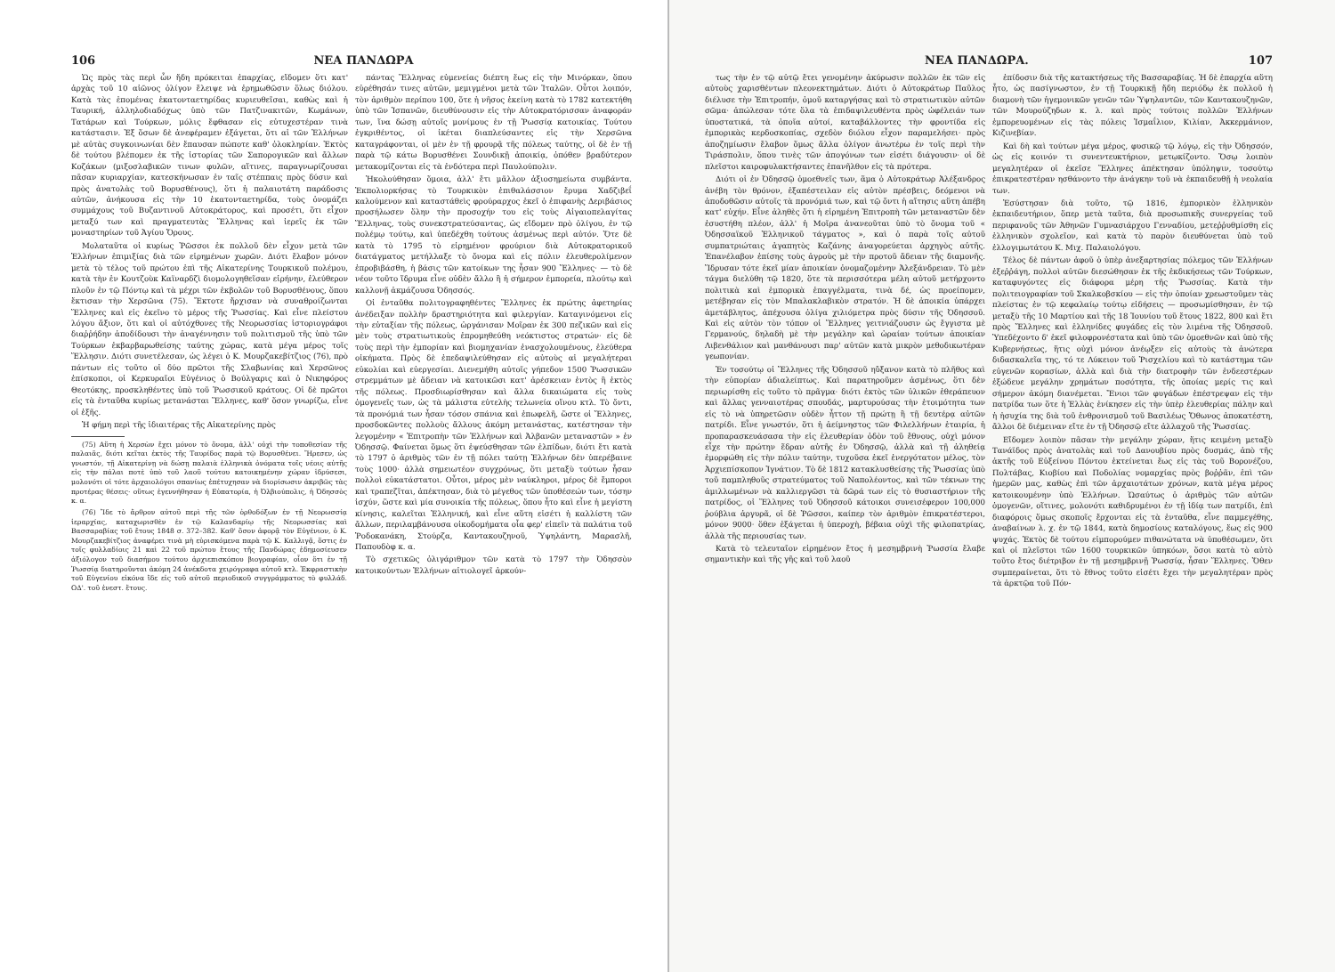106 ΝΕΑ ΠΑΝΔΩΡΑ
Ὡς πρὸς τὰς περὶ ὧν ἤδη πρόκειται ἐπαρχίας, εἴδομεν ὅτι κατ' ἀρχὰς τοῦ 10 αἰῶνος ὀλίγον ἔλειψε νὰ ἐρημωθῶσιν ὅλως διόλου. Κατὰ τὰς ἑπομένας ἑκατονταετηρίδας κυριευθεῖσαι, καθὼς καὶ ἡ Ταυρική, ἀλληλοδιαδόχως ὑπὸ τῶν Πατζινακιτῶν, Κωμάνων, Τατάρων καὶ Τούρκων, μόλις ἔφθασαν εἰς εὐτυχεστέραν τινὰ κατάστασιν. Ἐξ ὅσων δὲ ἀνεφέραμεν ἐξάγεται, ὅτι αἱ τῶν Ἑλλήνων μὲ αὐτὰς συγκοινωνίαι δὲν ἔπαυσαν πώποτε καθ' ὁλοκληρίαν. Ἐκτὸς δὲ τούτου βλέπομεν ἐκ τῆς ἱστορίας τῶν Σαπορογικῶν καὶ ἄλλων Κοζάκων (μιξοσλαβικῶν τινων φυλῶν, αἵτινες, παραγνωρίζουσαι πᾶσαν κυριαρχίαν, κατεσκήνωσαν ἐν ταῖς στέππαις πρὸς δύσιν καὶ πρὸς ἀνατολὰς τοῦ Βορυσθένους), ὅτι ἡ παλαιοτάτη παράδοσις αὐτῶν, ἀνήκουσα εἰς τὴν 10 ἑκατονταετηρίδα, τοὺς ὀνομάζει συμμάχους τοῦ Βυζαντινοῦ Αὐτοκράτορος, καὶ προσέτι, ὅτι εἶχον μεταξύ των καὶ πραγματευτὰς Ἕλληνας καὶ ἱερεῖς ἐκ τῶν μοναστηρίων τοῦ Ἁγίου Ὄρους.
Μολαταῦτα οἱ κυρίως Ῥῶσσοι ἐκ πολλοῦ δὲν εἶχον μετὰ τῶν Ἑλλήνων ἐπιμιξίας διὰ τῶν εἰρημένων χωρῶν. Διότι ἔλαβον μόνον μετὰ τὸ τέλος τοῦ πρώτου ἐπὶ τῆς Αἰκατερίνης Τουρκικοῦ πολέμου, κατὰ τὴν ἐν Κουτζοὺκ Καϊναρδζὶ διομολογηθεῖσαν εἰρήνην, ἐλεύθερον πλοῦν ἐν τῷ Πόντῳ καὶ τὰ μέχρι τῶν ἐκβολῶν τοῦ Βορυσθένους, ὅπου ἔκτισαν τὴν Χερσῶνα (75). Ἔκτοτε ἤρχισαν νὰ συναθροίζωνται Ἕλληνες καὶ εἰς ἐκεῖνο τὸ μέρος τῆς Ῥωσσίας. Καὶ εἶνε πλείστου λόγου ἄξιον, ὅτι καὶ οἱ αὐτόχθονες τῆς Νεορωσσίας ἱστοριογράφοι διαῤῥήδην ἀποδίδουσι τὴν ἀναγέννησιν τοῦ πολιτισμοῦ τῆς ὑπὸ τῶν Τούρκων ἐκβαρβαρωθείσης ταύτης χώρας, κατὰ μέγα μέρος τοῖς Ἕλλησιν. Διότι συνετέλεσαν, ὡς λέγει ὁ Κ. Μουρζακεβίτζιος (76), πρὸ πάντων εἰς τοῦτο οἱ δύο πρῶτοι τῆς Σλαβωνίας καὶ Χερσῶνος ἐπίσκοποι, οἱ Κερκυραῖοι Εὐγένιος ὁ Βούλγαρις καὶ ὁ Νικηφόρος Θεοτόκης, προσκληθέντες ὑπὸ τοῦ Ῥωσσικοῦ κράτους. Οἱ δὲ πρῶτοι εἰς τὰ ἐνταῦθα κυρίως μετανάσται Ἕλληνες, καθ' ὅσον γνωρίζω, εἶνε οἱ ἑξῆς.
Ἡ φήμη περὶ τῆς ἰδιαιτέρας τῆς Αἰκατερίνης πρὸς
(75) Αὕτη ἡ Χερσὼν ἔχει μόνον τὸ ὄνομα, ἀλλ' οὐχὶ τὴν τοποθεσίαν τῆς παλαιᾶς, διότι κεῖται ἐκτὸς τῆς Ταυρίδος παρὰ τῷ Βορυσθένει. Ἤρεσεν, ὡς γνωστόν, τῇ Αἰκατερίνῃ νὰ δώσῃ παλαιὰ ἑλληνικὰ ὀνόματα τοῖς νέοις αὐτῆς εἰς τὴν πάλαι ποτὲ ὑπὸ τοῦ λαοῦ τούτου κατοικημένην χώραν ἱδρύσεσι, μολονότι οἱ τότε ἀρχαιολόγοι σπανίως ἐπέτυχησαν νὰ διορίσωσιν ἀκριβῶς τὰς προτέρας θέσεις· οὕτως ἐγεννήθησαν ἡ Εὐπατορία, ἡ Ὀλβιούπολις, ἡ Ὀδησσὸς κ. α.
(76) Ἴδε τὸ ἄρθρον αὐτοῦ περὶ τῆς τῶν ὀρθοδόξων ἐν τῇ Νεορωσσίᾳ ἱεραρχίας, καταχωρισθὲν ἐν τῷ Καλανδαρίῳ τῆς Νεορωσσίας καὶ Βασσαραβίας τοῦ ἔτους 1848 σ. 372–382. Καθ' ὅσον ἀφορᾷ τὸν Εὐγένιον, ὁ Κ. Μουρζακεβίτζιος ἀναφέρει τινὰ μὴ εὑρισκόμενα παρὰ τῷ Κ. Καλλιγᾷ, ὅστις ἐν τοῖς φυλλαδίοις 21 καὶ 22 τοῦ πρώτου ἔτους τῆς Πανδώρας ἐδημοσίευσεν ἀξιόλογον τοῦ διασήμου τούτου ἀρχιεπισκόπου βιογραφίαν, οἷον ὅτι ἐν τῇ Ῥωσσίᾳ διατηροῦνται ἀκόμη 24 ἀνέκδοτα χειρόγραφα αὐτοῦ κτλ. Ἐκφραστικὴν τοῦ Εὐγενίου εἰκόνα ἴδε εἰς τοῦ αὐτοῦ περιοδικοῦ συγγράμματος τὸ φυλλάδ. ΟΔ'. τοῦ ἐνεστ. ἔτους.
πάντας Ἕλληνας εὐμενείας διέπτη ἕως εἰς τὴν Μινόρκαν, ὅπου εὑρέθησάν τινες αὐτῶν, μεμιγμένοι μετὰ τῶν Ἰταλῶν. Οὗτοι λοιπόν, τὸν ἀριθμὸν περίπου 100, ὅτε ἡ νῆσος ἐκείνη κατὰ τὸ 1782 κατεκτήθη ὑπὸ τῶν Ἱσπανῶν, διευθύνουσιν εἰς τὴν Αὐτοκρατόρισσαν ἀναφοράν των, ἵνα δώσῃ αὐτοῖς μονίμους ἐν τῇ Ῥωσσίᾳ κατοικίας. Τούτου ἐγκριθέντος, οἱ ἱκέται διαπλεύσαντες εἰς τὴν Χερσῶνα καταγράφονται, οἱ μὲν ἐν τῇ φρουρᾷ τῆς πόλεως ταύτης, οἱ δὲ ἐν τῇ παρὰ τῷ κάτω Βορυσθένει Σουνδικῇ ἀποικίᾳ, ὁπόθεν βραδύτερον μετακομίζονται εἰς τὰ ἐνδότερα περὶ Παυλούπολιν.
Ἠκολούθησαν ὅμοια, ἀλλ' ἔτι μᾶλλον ἀξιοσημείωτα συμβάντα. Ἐκπολιορκήσας τὸ Τουρκικὸν ἐπιθαλάσσιον ἔρυμα Χαδζιβεΐ καλούμενον καὶ καταστάθεὶς φρούραρχος ἐκεῖ ὁ ἐπιφανὴς Δεριβάσιος προσήλωσεν ὅλην τὴν προσοχήν του εἰς τοὺς Αἰγαιοπελαγίτας Ἕλληνας, τοὺς συνεκστρατεύσαντας, ὡς εἴδομεν πρὸ ὀλίγου, ἐν τῷ πολέμῳ τούτῳ, καὶ ὑπεδέχθη τούτους ἀσμένως περὶ αὐτόν. Ὅτε δὲ κατὰ τὸ 1795 τὸ εἰρημένον φρούριον διὰ Αὐτοκρατορικοῦ διατάγματος μετήλλαξε τὸ ὄνομα καὶ εἰς πόλιν ἐλευθερολίμενον ἐπροβιβάσθη, ἡ βάσις τῶν κατοίκων της ἦσαν 900 Ἕλληνες· — τὸ δὲ νέον τοῦτο ἵδρυμα εἶνε οὐδὲν ἄλλο ἢ ἡ σήμερον ἐμπορεία, πλούτῳ καὶ καλλονῇ ἀκμάζουσα Ὀδησσός.
Οἱ ἐνταῦθα πολιτογραφηθέντες Ἕλληνες ἐκ πρώτης ἀφετηρίας ἀνέδειξαν πολλὴν δραστηριότητα καὶ φιλεργίαν. Καταγινόμενοι εἰς τὴν εὐταξίαν τῆς πόλεως, ὠργάνισαν Μοῖραν ἐκ 300 πεζικῶν καὶ εἰς μὲν τοὺς στρατιωτικοὺς ἐπρομηθεύθη νεόκτιστος στρατών· εἰς δὲ τοὺς περὶ τὴν ἐμπορίαν καὶ βιομηχανίαν ἐνασχολουμένους, ἐλεύθερα οἰκήματα. Πρὸς δὲ ἐπεδαψιλεύθησαν εἰς αὐτοὺς αἱ μεγαλήτεραι εὐκολίαι καὶ εὐεργεσίαι. Διενεμήθη αὐτοῖς γήπεδον 1500 Ῥωσσικῶν στρεμμάτων μὲ ἄδειαν νὰ κατοικῶσι κατ' ἀρέσκειαν ἐντὸς ἢ ἐκτὸς τῆς πόλεως. Προσδιωρίσθησαν καὶ ἄλλα δικαιώματα εἰς τοὺς ὁμογενεῖς των, ὡς τὰ μάλιστα εὐτελὴς τελωνεία οἴνου κτλ. Τὸ ὄντι, τὰ προνόμιά των ἦσαν τόσον σπάνια καὶ ἐπωφελῆ, ὥστε οἱ Ἕλληνες, προσδοκῶντες πολλοὺς ἄλλους ἀκόμη μετανάστας, κατέστησαν τὴν λεγομένην « Ἐπιτροπὴν τῶν Ἑλλήνων καὶ Ἀλβανῶν μεταναστῶν » ἐν Ὀδησσῷ. Φαίνεται ὅμως ὅτι ἐψεύσθησαν τῶν ἐλπίδων, διότι ἔτι κατὰ τὸ 1797 ὁ ἀριθμὸς τῶν ἐν τῇ πόλει ταύτῃ Ἑλλήνων δὲν ὑπερέβαινε τοὺς 1000· ἀλλὰ σημειωτέον συγχρόνως, ὅτι μεταξὺ τούτων ἦσαν πολλοὶ εὐκατάστατοι. Οὗτοι, μέρος μὲν ναύκληροι, μέρος δὲ ἔμποροι καὶ τραπεζῖται, ἀπέκτησαν, διὰ τὸ μέγεθος τῶν ὑποθέσεών των, τόσην ἰσχύν, ὥστε καὶ μία συνοικία τῆς πόλεως, ὅπου ἦτο καὶ εἶνε ἡ μεγίστη κίνησις, καλεῖται Ἑλληνική, καὶ εἶνε αὕτη εἰσέτι ἡ καλλίστη τῶν ἄλλων, περιλαμβάνουσα οἰκοδομήματα οἷα φερ' εἰπεῖν τὰ παλάτια τοῦ Ῥοδοκανάκη, Στούρζα, Καντακουζηνοῦ, Ὑψηλάντη, Μαρασλῆ, Παπουδὸφ κ. α.
Τὸ σχετικῶς ὀλιγάριθμον τῶν κατὰ τὸ 1797 τὴν Ὀδησσὸν κατοικούντων Ἑλλήνων αἰτιολογεῖ ἀρκούν-
ΝΕΑ ΠΑΝΔΩΡΑ. 107
τως τὴν ἐν τῷ αὐτῷ ἔτει γενομένην ἀκύρωσιν πολλῶν ἐκ τῶν εἰς αὐτοὺς χαρισθέντων πλεονεκτημάτων. Διότι ὁ Αὐτοκράτωρ Παῦλος διέλυσε τὴν Ἐπιτροπήν, ὁμοῦ καταργήσας καὶ τὸ στρατιωτικὸν αὐτῶν σῶμα· ἀπώλεσαν τότε ὅλα τὰ ἐπιδαψιλευθέντα πρὸς ὠφέλειάν των ὑποστατικά, τὰ ὁποῖα αὐτοί, καταβάλλοντες τὴν φροντίδα εἰς ἐμπορικὰς κερδοσκοπίας, σχεδὸν διόλου εἶχον παραμελήσει· πρὸς ἀποζημίωσιν ἔλαβον ὅμως ἄλλα ὀλίγον ἀνωτέρω ἐν τοῖς περὶ τὴν Τιράσπολιν, ὅπου τινὲς τῶν ἀπογόνων των εἰσέτι διάγουσιν· οἱ δὲ πλεῖστοι καιροφυλακτήσαντες ἐπανῆλθον εἰς τὰ πρότερα.
Διότι οἱ ἐν Ὀδησσῷ ὁμοεθνεῖς των, ἅμα ὁ Αὐτοκράτωρ Ἀλέξανδρος ἀνέβη τὸν θρόνον, ἐξαπέστειλαν εἰς αὐτὸν πρέσβεις, δεόμενοι νὰ ἀποδοθῶσιν αὐτοῖς τὰ προνόμιά των, καὶ τῷ ὄντι ἡ αἴτησις αὕτη ἀπέβη κατ' εὐχήν. Εἶνε ἀληθὲς ὅτι ἡ εἰρημένη Ἐπιτροπὴ τῶν μεταναστῶν δὲν ἐσυστήθη πλέον, ἀλλ' ἡ Μοῖρα ἀνανεοῦται ὑπὸ τὸ ὄνομα τοῦ « Ὀδησσαϊκοῦ Ἑλληνικοῦ τάγματος », καὶ ὁ παρὰ τοῖς αὐτοῦ συμπατριώταις ἀγαπητὸς Καζάνης ἀναγορεύεται ἀρχηγὸς αὐτῆς. Ἐπανέλαβον ἐπίσης τοὺς ἀγροὺς μὲ τὴν προτοῦ ἄδειαν τῆς διαμονῆς. Ἵδρυσαν τότε ἐκεῖ μίαν ἀποικίαν ὀνομαζομένην Ἀλεξάνδρειαν. Τὸ μὲν τάγμα διελύθη τῷ 1820, ὅτε τὰ περισσότερα μέλη αὐτοῦ μετήρχοντο πολιτικὰ καὶ ἐμπορικὰ ἐπαγγέλματα, τινὰ δέ, ὡς προείπομεν, μετέβησαν εἰς τὸν Μπαλακλαβικὸν στρατόν. Ἡ δὲ ἀποικία ὑπάρχει ἀμετάβλητος, ἀπέχουσα ὀλίγα χιλιόμετρα πρὸς δύσιν τῆς Ὀδησσοῦ. Καὶ εἰς αὐτὸν τὸν τόπον οἱ Ἕλληνες γειτνιάζουσιν ὡς ἔγγιστα μὲ Γερμανούς, δηλαδὴ μὲ τὴν μεγάλην καὶ ὡραίαν τούτων ἀποικίαν Λιβενθάλιον καὶ μανθάνουσι παρ' αὐτῶν κατὰ μικρὸν μεθοδικωτέραν γεωπονίαν.
Ἐν τοσούτῳ οἱ Ἕλληνες τῆς Ὀδησσοῦ ηὔξανον κατὰ τὸ πλῆθος καὶ τὴν εὐπορίαν ἀδιαλείπτως. Καὶ παρατηροῦμεν ἀσμένως, ὅτι δὲν περιωρίσθη εἰς τοῦτο τὸ πρᾶγμα· διότι ἐκτὸς τῶν ὑλικῶν ἐθεράπευον καὶ ἄλλας γενναιοτέρας σπουδάς, μαρτυρούσας τὴν ἑτοιμότητα των εἰς τὸ νὰ ὑπηρετῶσιν οὐδὲν ἧττον τῇ πρώτῃ ἢ τῇ δευτέρᾳ αὐτῶν πατρίδι. Εἶνε γνωστόν, ὅτι ἡ ἀείμνηστος τῶν Φιλελλήνων ἑταιρία, ἡ προπαρασκευάσασα τὴν εἰς ἐλευθερίαν ὁδὸν τοῦ ἔθνους, οὐχὶ μόνον εἶχε τὴν πρώτην ἕδραν αὐτῆς ἐν Ὀδησσῷ, ἀλλὰ καὶ τῇ ἀληθείᾳ ἐμορφώθη εἰς τὴν πόλιν ταύτην, τυχοῦσα ἐκεῖ ἐνεργότατον μέλος, τὸν Ἀρχιεπίσκοπον Ἰγνάτιον. Τὸ δὲ 1812 κατακλυσθείσης τῆς Ῥωσσίας ὑπὸ τοῦ παμπληθοῦς στρατεύματος τοῦ Ναπολέοντος, καὶ τῶν τέκνων της ἁμιλλωμένων νὰ καλλιεργῶσι τὰ δῶρά των εἰς τὸ θυσιαστήριον τῆς πατρίδος, οἱ Ἕλληνες τοῦ Ὀδησσοῦ κάτοικοι συνεισέφερον 100,000 ῥούβλια ἀργυρᾶ, οἱ δὲ Ῥῶσσοι, καίπερ τὸν ἀριθμὸν ἐπικρατέστεροι, μόνον 9000· ὅθεν ἐξάγεται ἡ ὑπεροχὴ, βέβαια οὐχὶ τῆς φιλοπατρίας, ἀλλὰ τῆς περιουσίας των.
Κατὰ τὸ τελευταῖον εἰρημένον ἔτος ἡ μεσημβρινὴ Ῥωσσία ἔλαβε σημαντικὴν καὶ τῆς γῆς καὶ τοῦ λαοῦ
ἐπίδοσιν διὰ τῆς κατακτήσεως τῆς Βασσαραβίας. Ἡ δὲ ἐπαρχία αὕτη ἦτο, ὡς πασίγνωστον, ἐν τῇ Τουρκικῇ ἤδη περιόδῳ ἐκ πολλοῦ ἡ διαμονὴ τῶν ἡγεμονικῶν γενῶν τῶν Ὑψηλαντῶν, τῶν Καντακουζηνῶν, τῶν Μουρούζηδων κ. λ. καὶ πρὸς τούτοις πολλῶν Ἑλλήνων ἐμπορευομένων εἰς τὰς πόλεις Ἰσμαΐλιον, Κιλίαν, Ἀκκερμάνιον, Κιζινεβίαν.
Καὶ δὴ καὶ τούτων μέγα μέρος, φυσικῷ τῷ λόγῳ, εἰς τὴν Ὀδησσόν, ὡς εἰς κοινόν τι συνεντευκτήριον, μετῳκίζοντο. Ὅσῳ λοιπὸν μεγαλητέραν οἱ ἐκεῖσε Ἕλληνες ἀπέκτησαν ὑπόληψιν, τοσούτῳ ἐπικρατεστέραν ησθάνοντο τὴν ἀνάγκην τοῦ νὰ ἐκπαιδευθῇ ἡ νεολαία των.
Ἐσύστησαν διὰ τοῦτο, τῷ 1816, ἐμπορικὸν ἑλληνικὸν ἐκπαιδευτήριον, ὅπερ μετὰ ταῦτα, διὰ προσωπικῆς συνεργείας τοῦ περιφανοῦς τῶν Ἀθηνῶν Γυμνασιάρχου Γενναδίου, μετεῤῥυθμίσθη εἰς ἑλληνικὸν σχολεῖον, καὶ κατὰ τὸ παρὸν διευθύνεται ὑπὸ τοῦ ἐλλογιμωτάτου Κ. Μιχ. Παλαιολόγου.
Τέλος δὲ πάντων ἀφοῦ ὁ ὑπὲρ ἀνεξαρτησίας πόλεμος τῶν Ἑλλήνων ἐξεῤῥάγη, πολλοὶ αὐτῶν διεσώθησαν ἐκ τῆς ἐκδικήσεως τῶν Τούρκων, καταφυγόντες εἰς διάφορα μέρη τῆς Ῥωσσίας. Κατὰ τὴν πολιτειογραφίαν τοῦ Σκαλκοβσκίου — εἰς τὴν ὁποίαν χρεωστοῦμεν τὰς πλείστας ἐν τῷ κεφαλαίῳ τούτῳ εἰδήσεις — προσωμίσθησαν, ἐν τῷ μεταξὺ τῆς 10 Μαρτίου καὶ τῆς 18 Ἰουνίου τοῦ ἔτους 1822, 800 καὶ ἔτι πρὸς Ἕλληνες καὶ ἑλληνίδες φυγάδες εἰς τὸν λιμένα τῆς Ὀδησσοῦ. Ὑπεδέχοντο δ' ἐκεῖ φιλοφρονέστατα καὶ ὑπὸ τῶν ὁμοεθνῶν καὶ ὑπὸ τῆς Κυβερνήσεως, ἥτις οὐχὶ μόνον ἀνέῳξεν εἰς αὐτοὺς τὰ ἀνώτερα διδασκαλεῖα της, τό τε Λύκειον τοῦ Ῥισχελίου καὶ τὸ κατάστημα τῶν εὐγενῶν κορασίων, ἀλλὰ καὶ διὰ τὴν διατροφὴν τῶν ἐνδεεστέρων ἐξώδευε μεγάλην χρημάτων ποσότητα, τῆς ὁποίας μερίς τις καὶ σήμερον ἀκόμη διανέμεται. Ἔνιοι τῶν φυγάδων ἐπέστρεψαν εἰς τὴν πατρίδα των ὅτε ἡ Ἑλλὰς ἐνίκησεν εἰς τὴν ὑπὲρ ἐλευθερίας πάλην καὶ ἡ ἡσυχία της διὰ τοῦ ἐνθρονισμοῦ τοῦ Βασιλέως Ὄθωνος ἀποκατέστη, ἄλλοι δὲ διέμειναν εἴτε ἐν τῇ Ὀδησσῷ εἴτε ἀλλαχοῦ τῆς Ῥωσσίας.
Εἴδομεν λοιπὸν πᾶσαν τὴν μεγάλην χώραν, ἥτις κειμένη μεταξὺ Τανάϊδος πρὸς ἀνατολὰς καὶ τοῦ Δανουβίου πρὸς δυσμάς, ἀπὸ τῆς ἀκτῆς τοῦ Εὐξείνου Πόντου ἐκτείνεται ἕως εἰς τὰς τοῦ Βορονέζου, Πολτάβας, Κιοβίου καὶ Ποδολίας νομαρχίας πρὸς βοῤῥᾶν, ἐπὶ τῶν ἡμερῶν μας, καθὼς ἐπὶ τῶν ἀρχαιοτάτων χρόνων, κατὰ μέγα μέρος κατοικουμένην ὑπὸ Ἑλλήνων. Ὡσαύτως ὁ ἀριθμὸς τῶν αὐτῶν ὁμογενῶν, οἵτινες, μολονότι καθιδρυμένοι ἐν τῇ ἰδίᾳ των πατρίδι, ἐπὶ διαφόροις ὅμως σκοποῖς ἔρχονται εἰς τὰ ἐνταῦθα, εἶνε παμμεγέθης, ἀναβαίνων λ. χ. ἐν τῷ 1844, κατὰ δημοσίους καταλόγους, ἕως εἰς 900 ψυχάς. Ἐκτὸς δὲ τούτου εἰμπορούμεν πιθανώτατα νὰ ὑποθέσωμεν, ὅτι καὶ οἱ πλεῖστοι τῶν 1600 τουρκικῶν ὑπηκόων, ὅσοι κατὰ τὸ αὐτὸ τοῦτο ἔτος διέτριβον ἐν τῇ μεσημβρινῇ Ῥωσσίᾳ, ἦσαν Ἕλληνες. Ὅθεν συμπεραίνεται, ὅτι τὸ ἔθνος τοῦτο εἰσέτι ἔχει τὴν μεγαλητέραν πρὸς τὰ ἀρκτῷα τοῦ Πόν-